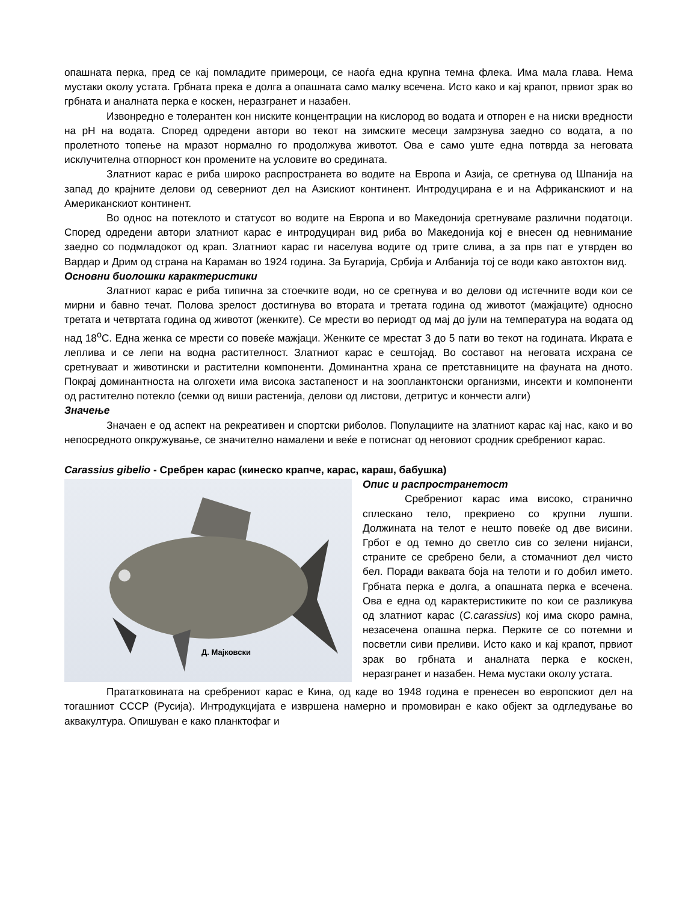опашната перка, пред се кај помладите примероци, се наоѓа една крупна темна флека. Има мала глава. Нема мустаки околу устата. Грбната прека е долга а опашната само малку всечена. Исто како и кај крапот, првиот зрак во грбната и аналната перка е коскен, неразгранет и назабен.
Извонредно е толерантен кон ниските концентрации на кислород во водата и отпорен е на ниски вредности на pH на водата. Според одредени автори во текот на зимските месеци замрзнува заедно со водата, а по пролетното топење на мразот нормално го продолжува животот. Ова е само уште една потврда за неговата исклучителна отпорност кон промените на условите во средината.
Златниот карас е риба широко распространета во водите на Европа и Азија, се сретнува од Шпанија на запад до крајните делови од северниот дел на Азискиот континент. Интродуцирана е и на Африканскиот и на Американскиот континент.
Во однос на потеклото и статусот во водите на Европа и во Македонија сретнуваме различни податоци. Според одредени автори златниот карас е интродуциран вид риба во Македонија кој е внесен од невнимание заедно со подмладокот од крап. Златниот карас ги населува водите од трите слива, а за прв пат е утврден во Вардар и Дрим од страна на Караман во 1924 година. За Бугарија, Србија и Албанија тој се води како автохтон вид.
Основни биолошки карактеристики
Златниот карас е риба типична за стоечките води, но се сретнува и во делови од истечните води кои се мирни и бавно течат. Полова зрелост достигнува во втората и третата година од животот (мажјаците) односно третата и четвртата година од животот (женките). Се мрести во периодт од мај до јули на температура на водата од над 18<sup>о</sup>С. Една женка се мрести со повеќе мажјаци. Женките се мрестат 3 до 5 пати во текот на годината. Икрата е леплива и се лепи на водна растителност. Златниот карас е сештојад. Во составот на неговата исхрана се сретнуваат и животински и растителни компоненти. Доминантна храна се претставниците на фауната на дното. Покрај доминантноста на олгохети има висока застапеност и на зоопланктонски организми, инсекти и компоненти од растително потекло (семки од виши растенија, делови од листови, детритус и кончести алги)
Значење
Значаен е од аспект на рекреативен и спортски риболов. Популациите на златниот карас кај нас, како и во непосредното опкружување, се значително намалени и веќе е потиснат од неговиот сродник сребрениот карас.
Carassius gibelio - Сребрен карас (кинеско крапче, карас, караш, бабушка)
Д. Мајковски
Опис и распространетост
Сребрениот карас има високо, странично сплескано тело, прекриено со крупни лушпи. Должината на телот е нешто повеќе од две висини. Грбот е од темно до светло сив со зелени нијанси, страните се сребрено бели, а стомачниот дел чисто бел. Поради ваквата боја на телоти и го добил името. Грбната перка е долга, а опашната перка е всечена. Ова е една од карактеристиките по кои се разликува од златниот карас (C.carassius) кој има скоро рамна, незасечена опашна перка. Перките се со потемни и посветли сиви преливи. Исто како и кај крапот, првиот зрак во грбната и аналната перка е коскен, неразгранет и назабен. Нема мустаки околу устата.
Прататковината на сребрениот карас е Кина, од каде во 1948 година е пренесен во европскиот дел на тогашниот СССР (Русија). Интродукцијата е извршена намерно и промовиран е како објект за одгледување во аквакултура. Опишуван е како планктофаг и